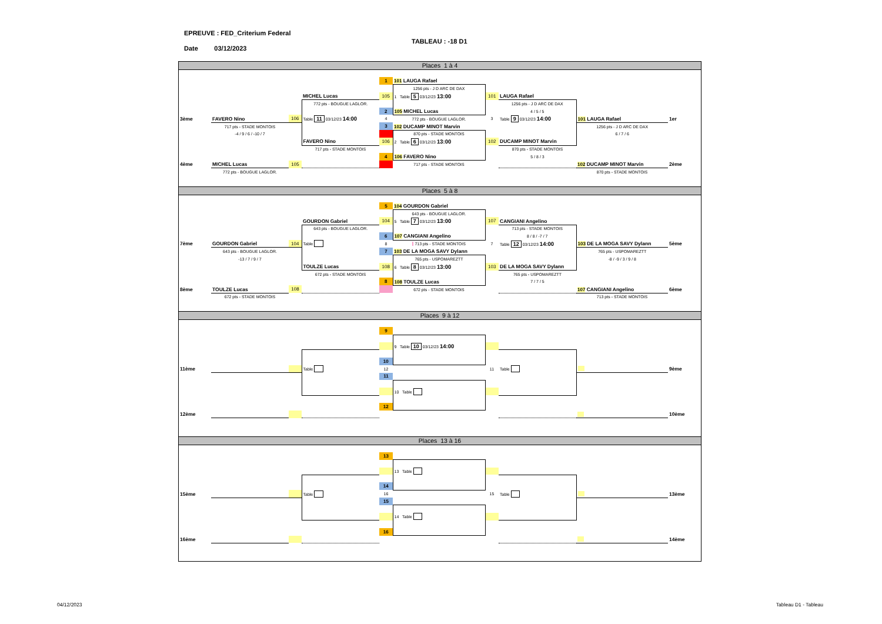EPREUVE : FED_Criterium Federal
Date 03/12/2023
TABLEAU : -18 D1
Places 1 à 4
| | | | | 1 | 101 LAUGA Rafael | | | | |
| | | | | | 1256 pts - J D ARC DE DAX | | | | |
| | | | MICHEL Lucas | 105 | 1 Table 5 03/12/23 13:00 | 101 | LAUGA Rafael | | |
| | | | 772 pts - BOUGUE LAGLOR. | | | | 1256 pts - J D ARC DE DAX | | |
| | | | | 2 | 105 MICHEL Lucas | | 4 / 5 / 5 | | |
| 3ème | FAVERO Nino | 106 | Table 11 03/12/23 14:00 | 4 | 772 pts - BOUGUE LAGLOR. | 3 | Table 9 03/12/23 14:00 | 101 LAUGA Rafael | 1er |
| | 717 pts - STADE MONTOIS | | | 3 | 102 DUCAMP MINOT Marvin | | | 1256 pts - J D ARC DE DAX | |
| | -4 / 9 / 6 / -10 / 7 | | | - | 870 pts - STADE MONTOIS | | | 6 / 7 / 6 | |
| | | | FAVERO Nino | 106 | 2 Table 6 03/12/23 13:00 | 102 | DUCAMP MINOT Marvin | | |
| | | | 717 pts - STADE MONTOIS | | | | 870 pts - STADE MONTOIS | | |
| | | | | 4 | 106 FAVERO Nino | | 5 / 8 / 3 | | |
| 4ème | MICHEL Lucas | 105 | | - | 717 pts - STADE MONTOIS | | | 102 DUCAMP MINOT Marvin | 2ème |
| | 772 pts - BOUGUE LAGLOR. | | | | | | | 870 pts - STADE MONTOIS | |
Places 5 à 8
| | | | | 5 | 104 GOURDON Gabriel | | | | |
| | | | | | 643 pts - BOUGUE LAGLOR. | | | | |
| | | | GOURDON Gabriel | 104 | 5 Table 7 03/12/23 13:00 | 107 | CANGIANI Angelino | | |
| | | | 643 pts - BOUGUE LAGLOR. | | | | 713 pts - STADE MONTOIS | | |
| | | | | 6 | 107 CANGIANI Angelino | | 8 / 8 / -7 / 7 | | |
| 7ème | GOURDON Gabriel | 104 | Table | 8 | - 713 pts - STADE MONTOIS | 7 | Table 12 03/12/23 14:00 | 103 DE LA MOGA SAVY Dylann | 5ème |
| | 643 pts - BOUGUE LAGLOR. | | | 7 | 103 DE LA MOGA SAVY Dylann | | | 765 pts - USPOMAREZTT | |
| | -13 / 7 / 9 / 7 | | | | 765 pts - USPOMAREZTT | | | -8 / -9 / 3 / 9 / 8 | |
| | | | TOULZE Lucas | 108 | 6 Table 8 03/12/23 13:00 | 103 | DE LA MOGA SAVY Dylann | | |
| | | | 672 pts - STADE MONTOIS | | | | 765 pts - USPOMAREZTT | | |
| | | | | 8 | 108 TOULZE Lucas | | 7 / 7 / 5 | | |
| 8ème | TOULZE Lucas | 108 | | - | 672 pts - STADE MONTOIS | | | 107 CANGIANI Angelino | 6ème |
| | 672 pts - STADE MONTOIS | | | | | | | 713 pts - STADE MONTOIS | |
Places 9 à 12
| | | | | 9 | | | | | |
| | | | | | 9 Table 10 03/12/23 14:00 | | | | |
| | | | | 10 | | | | | |
| 11ème | | | Table | 12 | | 11 | Table | | 9ème |
| | | | | 11 | | | | | |
| | | | | | 10 Table | | | | |
| | | | | 12 | | | | | |
| 12ème | | | | | | | | | 10ème |
Places 13 à 16
| | | | | 13 | | | | | |
| | | | | | 13 Table | | | | |
| | | | | 14 | | | | | |
| 15ème | | | Table | 16 | | 15 | Table | | 13ème |
| | | | | 15 | | | | | |
| | | | | | 14 Table | | | | |
| | | | | 16 | | | | | |
| 16ème | | | | | | | | | 14ème |
04/12/2023 Tableau D1 - Tableau